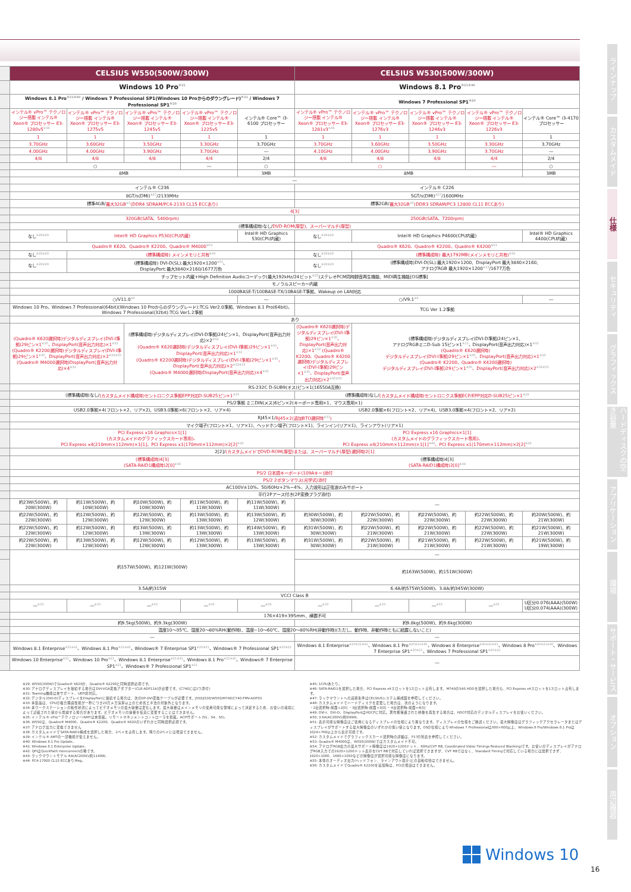| | CELSIUS W550(500W/300W) | | | | | CELSIUS W530(500W/300W) | | | | |
| | Windows 10 Pro<sup>※21</sup> | | | | | Windows 8.1 Pro<sup>※21※40</sup> | | | | |
| | Windows 8.1 Pro<sup>※21※40</sup> / Windows 7 Professional SP1(Windows 10 Proからのダウングレード)<sup>※21</sup> / Windows 7 Professional SP1<sup>※20</sup> | | | | | Windows 7 Professional SP1<sup>※20</sup> | | | | |
| | インテル® vPro™ テクノロジー搭載 インテル® Xeon® プロセッサー E3-1280v5<sup>※36</sup> | インテル® vPro™ テクノロジー搭載 インテル® Xeon® プロセッサー E3-1275v5 | インテル® vPro™ テクノロジー搭載 インテル® Xeon® プロセッサー E3-1245v5 | インテル® vPro™ テクノロジー搭載 インテル® Xeon® プロセッサー E3-1225v5 | インテル® Core™ i3-6100 プロセッサー | インテル® vPro™ テクノロジー搭載 インテル® Xeon® プロセッサー E3-1281v3<sup>※36</sup> | インテル® vPro™ テクノロジー搭載 インテル® Xeon® プロセッサー E3-1276v3 | インテル® vPro™ テクノロジー搭載 インテル® Xeon® プロセッサー E3-1246v3 | インテル® vPro™ テクノロジー搭載 インテル® Xeon® プロセッサー E3-1226v3 | インテル® Core™ i3-4170 プロセッサー |
| | 1 | 1 | 1 | 1 | 1 | 1 | 1 | 1 | 1 | 1 |
| | 3.70GHz | 3.60GHz | 3.50GHz | 3.30GHz | 3.70GHz | 3.70GHz | 3.60GHz | 3.50GHz | 3.30GHz | 3.70GHz |
| | 4.00GHz | 4.00GHz | 3.90GHz | 3.70GHz | ― | 4.10GHz | 4.00GHz | 3.90GHz | 3.70GHz | ― |
| | 4/8 | 4/8 | 4/8 | 4/4 | 2/4 | 4/8 | 4/8 | 4/8 | 4/4 | 2/4 |
| | ○ | | | ― | ○ | ○ | | | ― | ○ |
| | 8MB | | | | 3MB | 8MB | | | | 3MB |
| | ― | | | | | | | | | |
| | インテル® C236 | | | | | インテル® C226 | | | | |
| | 8GT/s(DMI)<sup>※27</sup>/2133MHz | | | | | 5GT/s(DMI)<sup>※27</sup>/1600MHz | | | | |
| | 標準4GB/ 最大32GB<sup>※5</sup>(DDR4 SDRAM/PC4-2133 CL15 ECCあり) | | | | | 標準2GB/ 最大32GB<sup>※5</sup>(DDR3 SDRAM/PC3 12800 CL11 ECCあり) | | | | |
| | 4[3] | | | | | | | | | |
| | 320GB(SATA、5400rpm) | | | | | 250GB(SATA、7200rpm) | | | | |
| | (標準構成時)なし/ DVD-ROM(厚型)、スーパーマルチ(厚型) | | | | | | | | | |
| | なし<sup>※28※29</sup> | Intel® HD Graphics P530(CPU内蔵) | | | Intel® HD Graphics 530(CPU内蔵) | なし<sup>※28※29</sup> | Intel® HD Graphics P4600(CPU内蔵) | | | Intel® HD Graphics 4400(CPU内蔵) |
| | Quadro® K620、Quadro® K2200、Quadro® M4000<sup>※53</sup> | | | | | Quadro® K620、Quadro® K2200、Quadro® K4200<sup>※53</sup> | | | | |
| | なし<sup>※28※29</sup> | (標準構成時) メインメモリと共有<sup>※34</sup> | | | | なし<sup>※28※29</sup> | (標準構成時) 最大1792MB(メインメモリと共有)<sup>※34</sup> | | | |
| | なし<sup>※28※29</sup> | (標準構成時) DVI-D(SL):最大1920×1200<sup>※51</sup>、 DisplayPort:最大3840×2160/1677万色 | | | | なし<sup>※28※29</sup> | (標準構成時)DVI-D(SL):最大1920×1200、DisplayPort 最大3840×2160、 アナログRGB 最大1920×1200<sup>※13</sup>/1677万色 | | | |
| | チップセット内蔵+High Definition Audioコーデック(最大192kHz/24ビット<sup>※25</sup>)ステレオPCM同時録音再生機能、MIDI再生機能[OS標準] | | | | | | | | | |
| | モノラルスピーカー内蔵 | | | | | | | | | |
| | 1000BASE-T/100BASE-TX/10BASE-T準拠、Wakeup on LAN対応 | | | | | | | | | |
| | ○/V11.0<sup>※6</sup> | | | | ― | ○/V9.1<sup>※6</sup> | | | | ― |
| | Windows 10 Pro、Windows 7 Professional(64bit)(Windows 10 Proからのダウングレード):TCG Ver2.0準拠、Windows 8.1 Pro(64bit)、Windows 7 Professional(32bit):TCG Ver1.2準拠 | | | | | TCG Ver 1.2準拠 | | | | |
| | あり | | | | | | | | | |
| | (Quadro® K620選択時)デジタルディスプレイ(DVI-I準拠)29ピン×1<sup>※30</sup>、DisplayPort(音声出力対応)×1<sup>※32</sup> (Quadro® K2200選択時)デジタルディスプレイ(DVI-I準拠)29ピン×1<sup>※30</sup>、DisplayPort(音声出力対応)×2<sup>※32※55</sup> (Quadro® M4000選択時)DisplayPort(音声出力対応)×4<sup>※32</sup> | | (標準構成時)デジタルディスプレイ(DVI-D準拠)24ピン×1、DisplayPort(音声出力対応)×2<sup>※32</sup> (Quadro® K620選択時)デジタルディスプレイ(DVI-I準拠)29ピン×1<sup>※30</sup>、DisplayPort(音声出力対応)×1<sup>※32</sup> (Quadro® K2200選択時)デジタルディスプレイ(DVI-I準拠)29ピン×1<sup>※30</sup>、DisplayPort(音声出力対応)×2<sup>※32※55</sup> (Quadro® M4000選択時)DisplayPort(音声出力対応)×4<sup>※32</sup> | | | (Quadro® K620選択時)デジタルディスプレイ(DVI-I準拠)29ピン×1<sup>※30</sup>、DisplayPort(音声出力対応)×1<sup>※32</sup> (Quadro® K2200、Quadro® K4200選択時)デジタルディスプレイ(DVI-I準拠)29ピン×1<sup>※30</sup>、DisplayPort(音声出力対応)×2<sup>※32※55</sup> | (標準構成時)デジタルディスプレイ(DVI-D準拠)24ピン×1、 アナログRGBミニD-Sub 15ピン×1<sup>※13</sup>、DisplayPort(音声出力対応)×1<sup>※32</sup> (Quadro® K620選択時) デジタルディスプレイ(DVI-I準拠)29ピン×1<sup>※30</sup>、DisplayPort(音声出力対応)×1<sup>※32</sup> (Quadro® K2200、Quadro® K4200選択時) デジタルディスプレイ(DVI-I準拠)29ピン×1<sup>※30</sup>、DisplayPort(音声出力対応)×2<sup>※32※55</sup> | | | |
| | RS-232C D-SUB9(オス)ピン×1(16550A互換) | | | | | | | | | |
| | (標準構成時)なし/ (カスタムメイド構成時)セントロニクス準拠EPP対応D-SUB25ピン×1<sup>※23</sup> | | | | | (標準構成時)なし/ (カスタムメイド構成時)セントロニクス準拠ECP/EPP対応D-SUB25ピン×1<sup>※24</sup> | | | | |
| | PS/2準拠 ミニDIN(メス)6ピン×2(キーボード専用×1、マウス専用×1) | | | | | | | | | |
| | USB2.0準拠×4(フロント×2、リア×2)、USB3.0準拠×6(フロント×2、リア×4) | | | | | USB2.0準拠×6(フロント×2、リア×4)、USB3.0準拠×4(フロント×2、リア×2) | | | | |
| | RJ45×1/ RJ45×2(追加BTO選択時<sup>※31</sup>) | | | | | | | | | |
| | マイク端子(フロント×1、リア×1)、ヘッドホン端子(フロント×1)、ラインイン(リア×1)、ラインアウト(リア×1) | | | | | | | | | |
| | PCI Express x16 Graphics×1[1] (カスタムメイドのグラフィックスカード専用)、 PCI Express x4(210mm×112mm)×1[1]、PCI Express x1(170mm×112mm)×2[2]<sup>※24</sup> | | | | | PCI Express x16 Graphics×1[1] (カスタムメイドのグラフィックスカード専用)、 PCI Express x4(210mm×112mm)×1[1]<sup>※46</sup>、PCI Express x1(170mm×112mm)×2[2]<sup>※24</sup> | | | | |
| | 2[2]/ (カスタムメイドでDVD-ROM(厚型)または、スーパーマルチ(厚型)選択時)2[1] | | | | | | | | | |
| | (標準構成時)4[3] (SATA-RAID1構成時)2[0]<sup>※38</sup> | | | | | (標準構成時)4[3] (SATA-RAID1構成時)2[0]<sup>※38</sup> | | | | |
| | PS/2 日本語キーボード(109Aキー)添付 | | | | | | | | | |
| | PS/2 2ボタンマウス(光学式)添付 | | | | | | | | | |
| | AC100V±10%、50/60Hz+2%−4%、入力波形は正弦波のみサポート | | | | | | | | | |
| | 平行2Pアース付き(2P変換プラグ添付) | | | | | | | | | |
| | 約23W(500W)、約20W(300W) | 約11W(500W)、約10W(300W) | 約10W(500W)、約10W(300W) | 約11W(500W)、約11W(300W) | 約11W(500W)、約11W(300W) | ― | | | | |
| | 約22W(500W)、約22W(300W) | 約12W(500W)、約12W(300W) | 約12W(500W)、約12W(300W) | 約13W(500W)、約13W(300W) | 約13W(500W)、約12W(300W) | 約30W(500W)、約30W(300W) | 約22W(500W)、約22W(300W) | 約22W(500W)、約22W(300W) | 約22W(500W)、約22W(300W) | 約20W(500W)、約21W(300W) |
| | 約22W(500W)、約22W(300W) | 約12W(500W)、約12W(300W) | 約13W(500W)、約13W(300W) | 約13W(500W)、約13W(300W) | 約14W(500W)、約13W(300W) | 約31W(500W)、約30W(300W) | 約22W(500W)、約21W(300W) | 約22W(500W)、約21W(300W) | 約22W(500W)、約22W(300W) | 約21W(500W)、約21W(300W) |
| | 約22W(500W)、約22W(300W) | 約13W(500W)、約12W(300W) | 約12W(500W)、約12W(300W) | 約12W(500W)、約13W(300W) | 約13W(500W)、約13W(300W) | 約31W(500W)、約30W(300W) | 約22W(500W)、約21W(300W) | 約21W(500W)、約21W(300W) | 約22W(500W)、約21W(300W) | 約21W(500W)、約19W(300W) |
| | 約157W(500W)、約121W(300W) | | | | | ― | | | | |
| | | | | | | 約163W(500W)、約151W(300W) | | | | |
| | 3.5A/約315W | | | | | 6.4A/約575W(500W)、3.8A/約345W(300W) | | | | |
| | VCCI Class B | | | | | | | | | |
| | ―<sup>※33</sup> | ―<sup>※33</sup> | ―<sup>※33</sup> | ―<sup>※33</sup> | ―<sup>※33</sup> | ―<sup>※33</sup> | ―<sup>※33</sup> | ―<sup>※33</sup> | ―<sup>※33</sup> | U区分0.076(AAA)(500W) U区分0.074(AAA)(300W) |
| | 176×419×395mm、横置不可 | | | | | | | | | |
| | 約9.5kg(500W)、約9.3kg(300W) | | | | | 約9.8kg(500W)、約9.6kg(300W) | | | | |
| | 温度10〜35℃、湿度20〜80%RH(動作時)、温度−10〜60℃、湿度20〜80%RH(非動作時)(ただし、動作時、非動作時ともに結露しないこと) | | | | | | | | | |
| | ― | | | | | ― | | | | |
| | Windows 8.1 Enterprise<sup>※21※41</sup>、Windows 8.1 Pro<sup>※21※40</sup>、Windows® 7 Enterprise SP1<sup>※20※21</sup>、Windows® 7 Professional SP1<sup>※20※21</sup> | | | | | Windows 8.1 Enterprise<sup>※20※21※41</sup>、Windows 8.1 Pro<sup>※20※21※40</sup>、Windows 8 Enterprise<sup>※20※21※41</sup>、Windows 8 Pro<sup>※20※21※40</sup>、Windows 7 Enterprise SP1<sup>※20※21</sup>、Windows 7 Professional SP1<sup>※20※21</sup> | | | | |
| | Windows 10 Enterprise<sup>※21</sup>、Windows 10 Pro<sup>※21</sup>、Windows 8.1 Enterprise<sup>※21※41</sup>、Windows 8.1 Pro<sup>※21※40</sup>、Windows® 7 Enterprise SP1<sup>※21</sup>、Windows® 7 Professional SP1<sup>※21</sup> | | | | | ― | | | | |
※29: W550(300W)でQuadro® K620か、Quadro® K2200と同時選択必須です。
※30: アナログディスプレイを接続する場合はDVI-VGA変換アダプター(CLE-ADP11A)が必要です。(C740には1つ添付)
※31: Teaming機能は未サポート、UEFI非対応。
※32: デジタル(DVI-D)ディスプレイをDisplayPortに接続する場合は、次のDP-DVI変換ケーブルが必要です。J550/J530/W550/M740/C740:FMV-ADP03
※33: 本製品は、CPUの複合理論性能が一秒につき20万メガ演算以上のため省エネ法の対象外となります。
※34: 本ワークステーションの動作状況によってビデオメモリの最大容量は変化します。最大容量はメインメモリの使用可能な領域によって決定するため、お使いの環境によって記載された値から増減する場合があります。ビデオメモリの容量を任意に変更することはできません。
※35: インテル® vPro™テクノロジー/AMTは未搭載。リモートマネジメントコントローラを搭載。ACPIサポート(S1、S4、S5)。
※36: W550は、Quadro® M4000、Quadro® K2200、Quadro® K620のいずれかと同時選択必須です。
※37: アナログ出力に変換できません
※38: カスタムメイドでSATA-RAID1構成を選択した場合、2ベイを占有します。残りの2ベイには増設できません。
※39: インテル® AMTの一部機能が使えません。
※40: Windows 8.1 Pro Update。
※41: Windows 8.1 Enterprise Update。
※42: QPIはQuickPath Interconnectの略です。
※43: ラックマウントモデル:6A(AC200V)/約1149W。
※44: PC4-17000 CL15 ECCあり/Reg。
※45: 1CPUあたり。
※46: SATA-RAID1を選択した場合、PCI Express x4スロットを1スロット占有します。M740のSAS HDDを選択した場合も、PCI Express x4スロットを1スロット占有します。
※47: ラックマウントへの設置条件はCELSIUSシステム構成図を参照してください。
※48: カスタムメイドでハードディスクを変更した場合は、次のようになります。
・2台選択時:前面×2[0] ・3台選択時:前面×3[0] ・4台選択時:前面×4[0]
※49: DVI-I、DVI-D、DisplayPortはHDCPに対応。著作権保護された映像を再生する場合は、HDCP対応のデジタルディスプレイをお使いください。
※50: 3.6A(AC200V)/約899W。
※51: 表示可能な解像度はご使用になるディスプレイの仕様により異なります。ディスプレイの仕様をご確認ください。最大解像度はグラフィックアクセラレータまたはディスプレイがサポートする最大解像度のいずれかの低い値となります。OSの仕様によりWindows 7 Professionalは800×600以上、Windows 8 Pro/Windows 8.1 Proは1024×768以上から表示可能です。
※52: カスタムメイドでグラフィックスカード選択時の詳細は、P17の別表を参照してください。
※53: Quadro® M4000は、W550(300W)ではカスタムメイド不可。
※54: アナログRGB出力の最大サポート解像度は1920×1200ドット、60Hz(CVT RB, Coordinated Video Timings Reduced Blanking)です。お使いのディスプレイがアナログRGB入力での1920×1200ドット表示をCVT RBで対応していれば選択できますが、CVT RBではなく、Standard Timingで対応している場合には選択できず、1920×1080、1680×1050などの解像度が選択可能な解像度になります。
※55: 本体のオーディオ出力(ヘッドフォン、ラインアウト端子)との自動切替はできません。
※56: カスタムメイドでQuadro® K2200を追加時は、PCIの増設はできません。
ラインナップ
カスタムメイド
仕様
セキュリティ
グラフィックス
ハードディスクの空き容量
アプリケーション
環境
サポート・サービス
オプション
周辺機器
Windows 10
16